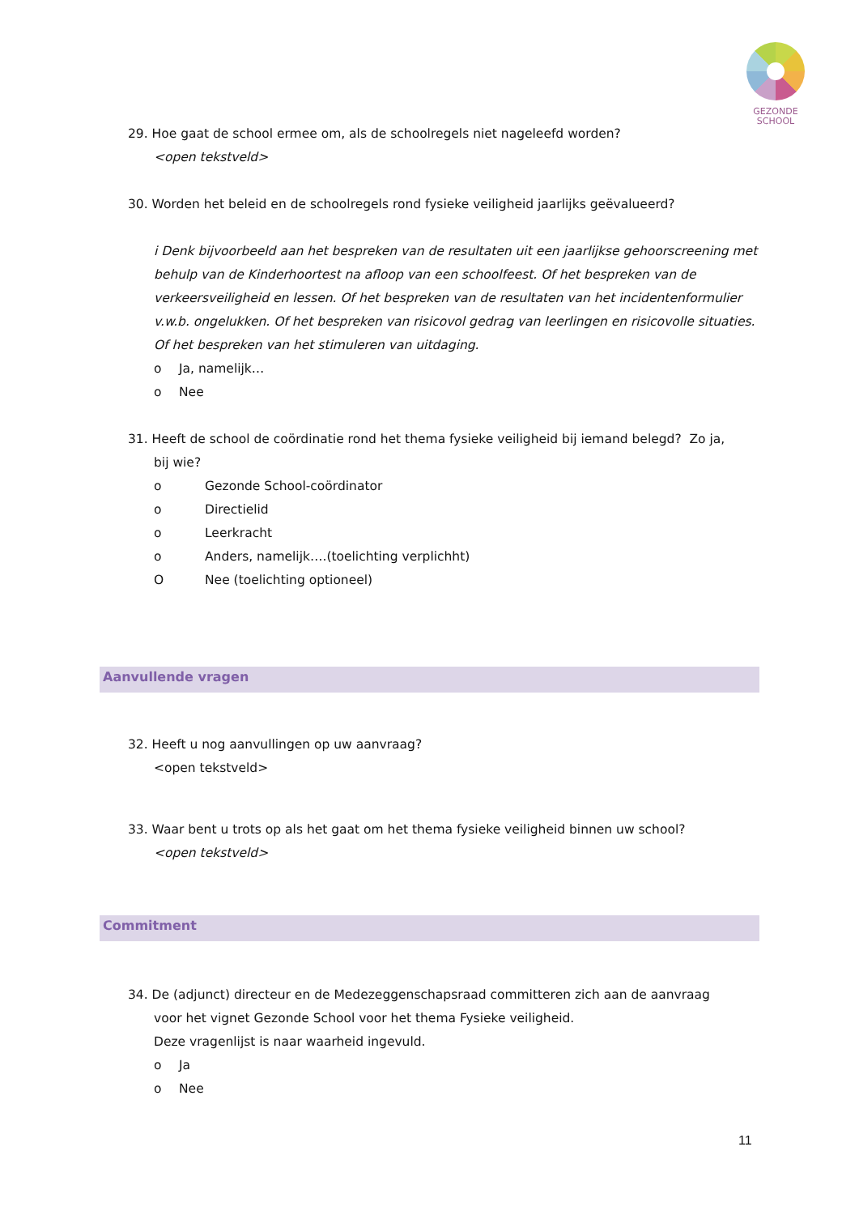GEZONDE
SCHOOL
29. Hoe gaat de school ermee om, als de schoolregels niet nageleefd worden?
<open tekstveld>
30. Worden het beleid en de schoolregels rond fysieke veiligheid jaarlijks geëvalueerd?
i Denk bijvoorbeeld aan het bespreken van de resultaten uit een jaarlijkse gehoorscreening met behulp van de Kinderhoortest na afloop van een schoolfeest. Of het bespreken van de verkeersveiligheid en lessen. Of het bespreken van de resultaten van het incidentenformulier v.w.b. ongelukken. Of het bespreken van risicovol gedrag van leerlingen en risicovolle situaties. Of het bespreken van het stimuleren van uitdaging.
o Ja, namelijk…
o Nee
31. Heeft de school de coördinatie rond het thema fysieke veiligheid bij iemand belegd? Zo ja,
bij wie?
o Gezonde School-coördinator
o Directielid
o Leerkracht
o Anders, namelijk….(toelichting verplichht)
O Nee (toelichting optioneel)
Aanvullende vragen
32. Heeft u nog aanvullingen op uw aanvraag?
<open tekstveld>
33. Waar bent u trots op als het gaat om het thema fysieke veiligheid binnen uw school?
<open tekstveld>
Commitment
34. De (adjunct) directeur en de Medezeggenschapsraad committeren zich aan de aanvraag
voor het vignet Gezonde School voor het thema Fysieke veiligheid.
Deze vragenlijst is naar waarheid ingevuld.
o Ja
o Nee
11